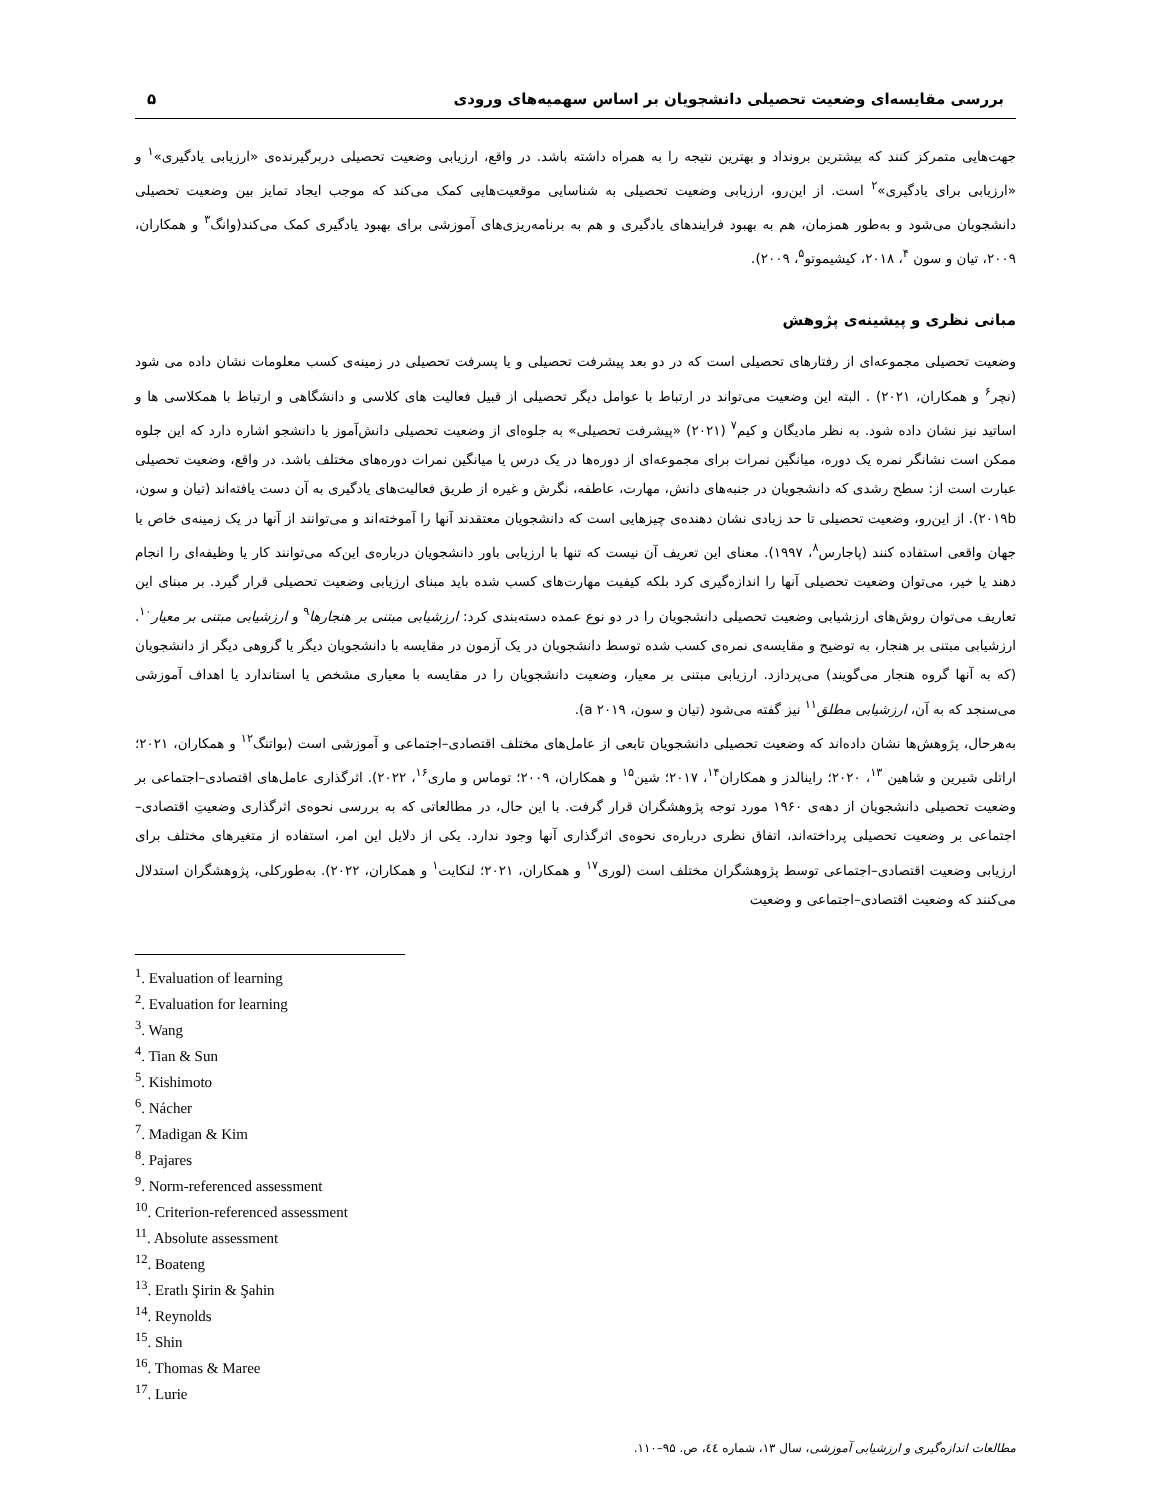بررسی مقایسه‌ای وضعیت تحصیلی دانشجویان بر اساس سهمیه‌های ورودی ۵
جهت‌هایی متمرکز کنند که بیشترین برونداد و بهترین نتیجه را به همراه داشته باشد. در واقع، ارزیابی وضعیت تحصیلی دربرگیرنده‌ی «ارزیابی یادگیری»<sup>۱</sup> و «ارزیابی برای یادگیری»<sup>۲</sup> است. از این‌رو، ارزیابی وضعیت تحصیلی به شناسایی موقعیت‌هایی کمک می‌کند که موجب ایجاد تمایز بین وضعیت تحصیلی دانشجویان می‌شود و به‌طور همزمان، هم به بهبود فرایندهای یادگیری و هم به برنامه‌ریزی‌های آموزشی برای بهبود یادگیری کمک می‌کند(وانگ<sup>۳</sup> و همکاران، ۲۰۰۹، تیان و سون <sup>۴</sup>، ۲۰۱۸، کیشیموتو<sup>۵</sup>، ۲۰۰۹).
مبانی نظری و پیشینه‌ی پژوهش
وضعیت تحصیلی مجموعه‌ای از رفتارهای تحصیلی است که در دو بعد پیشرفت تحصیلی و یا پسرفت تحصیلی در زمینه‌ی کسب معلومات نشان داده می شود (نچر<sup>۶</sup> و همکاران، ۲۰۲۱) . البته این وضعیت می‌تواند در ارتباط با عوامل دیگر تحصیلی از قبیل فعالیت های کلاسی و دانشگاهی و ارتباط با همکلاسی ها و اساتید نیز نشان داده شود. به نظر مادیگان و کیم<sup>۷</sup> (۲۰۲۱) «پیشرفت تحصیلی» به جلوه‌ای از وضعیت تحصیلی دانش‌آموز یا دانشجو اشاره دارد که این جلوه ممکن است نشانگر نمره یک دوره، میانگین نمرات برای مجموعه‌ای از دوره‌ها در یک درس یا میانگین نمرات دوره‌های مختلف باشد. در واقع، وضعیت تحصیلی عبارت است از: سطح رشدی که دانشجویان در جنبه‌های دانش، مهارت، عاطفه، نگرش و غیره از طریق فعالیت‌های یادگیری به آن دست یافته‌اند (تیان و سون، ۲۰۱۹b). از این‌رو، وضعیت تحصیلی تا حد زیادی نشان دهنده‌ی چیزهایی است که دانشجویان معتقدند آنها را آموخته‌اند و می‌توانند از آنها در یک زمینه‌ی خاص یا جهان واقعی استفاده کنند (پاجارس<sup>۸</sup>، ۱۹۹۷). معنای این تعریف آن نیست که تنها با ارزیابی باور دانشجویان درباره‌ی این‌که می‌توانند کار یا وظیفه‌ای را انجام دهند یا خیر، می‌توان وضعیت تحصیلی آنها را اندازه‌گیری کرد بلکه کیفیت مهارت‌های کسب شده باید مبنای ارزیابی وضعیت تحصیلی قرار گیرد. بر مبنای این تعاریف می‌توان روش‌های ارزشیابی وضعیت تحصیلی دانشجویان را در دو نوع عمده دسته‌بندی کرد: ارزشیابی مبتنی بر هنجارها<sup>۹</sup> و ارزشیابی مبتنی بر معیار<sup>۱۰</sup>. ارزشیابی مبتنی بر هنجار، به توضیح و مقایسه‌ی نمره‌ی کسب شده توسط دانشجویان در یک آزمون در مقایسه با دانشجویان دیگر یا گروهی دیگر از دانشجویان (که به آنها گروه هنجار می‌گویند) می‌پردازد. ارزیابی مبتنی بر معیار، وضعیت دانشجویان را در مقایسه با معیاری مشخص یا استاندارد یا اهداف آموزشی می‌سنجد که به آن، ارزشیابی مطلق<sup>۱۱</sup> نیز گفته می‌شود (تیان و سون، ۲۰۱۹ a).
به‌هرحال، پژوهش‌ها نشان داده‌اند که وضعیت تحصیلی دانشجویان تابعی از عامل‌های مختلف اقتصادی–اجتماعی و آموزشی است (بواتنگ<sup>۱۲</sup> و همکاران، ۲۰۲۱؛ اراتلی شیرین و شاهین <sup>۱۳</sup>، ۲۰۲۰؛ راینالدز و همکاران<sup>۱۴</sup>، ۲۰۱۷؛ شین<sup>۱۵</sup> و همکاران، ۲۰۰۹؛ توماس و ماری<sup>۱۶</sup>، ۲۰۲۲). اثرگذاری عامل‌های اقتصادی–اجتماعی بر وضعیت تحصیلی دانشجویان از دهه‌ی ۱۹۶۰ مورد توجه پژوهشگران قرار گرفت. با این حال، در مطالعاتی که به بررسی نحوه‌ی اثرگذاری وضعیتِ اقتصادی–اجتماعی بر وضعیت تحصیلی پرداخته‌اند، اتفاق نظری درباره‌ی نحوه‌ی اثرگذاری آنها وجود ندارد. یکی از دلایل این امر، استفاده از متغیرهای مختلف برای ارزیابی وضعیت اقتصادی–اجتماعی توسط پژوهشگران مختلف است (لوری<sup>۱۷</sup> و همکاران، ۲۰۲۱؛ لنکایت<sup>۱</sup> و همکاران، ۲۰۲۲). به‌طورکلی، پژوهشگران استدلال می‌کنند که وضعیت اقتصادی–اجتماعی و وضعیت
<sup>1</sup>. Evaluation of learning
<sup>2</sup>. Evaluation for learning
<sup>3</sup>. Wang
<sup>4</sup>. Tian & Sun
<sup>5</sup>. Kishimoto
<sup>6</sup>. Nácher
<sup>7</sup>. Madigan & Kim
<sup>8</sup>. Pajares
<sup>9</sup>. Norm-referenced assessment
<sup>10</sup>. Criterion-referenced assessment
<sup>11</sup>. Absolute assessment
<sup>12</sup>. Boateng
<sup>13</sup>. Eratlı Şirin & Şahin
<sup>14</sup>. Reynolds
<sup>15</sup>. Shin
<sup>16</sup>. Thomas & Maree
<sup>17</sup>. Lurie
مطالعات اندازه‌گیری و ارزشیابی آموزشی، سال ۱۳، شماره ٤٤، ص. ۹۵–۱۱۰.